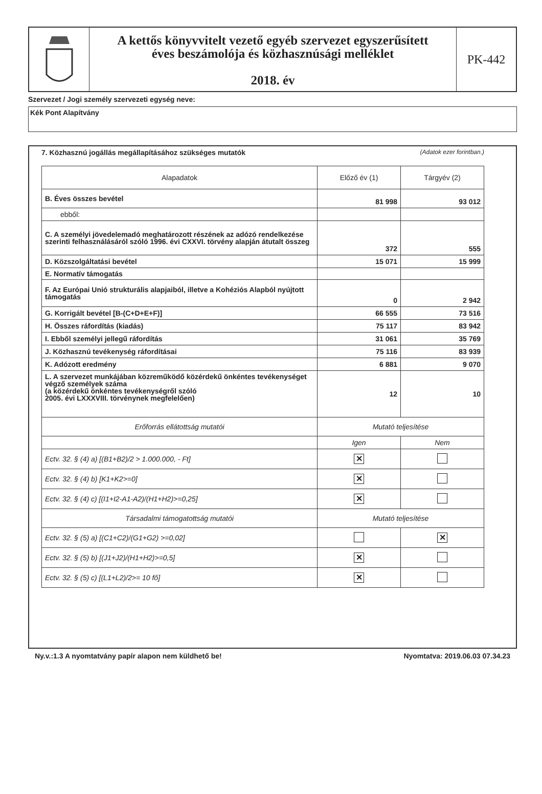A kettős könyvvitelt vezető egyéb szervezet egyszerűsített
éves beszámolója és közhasznúsági melléklet
2018. év
PK-442
Szervezet / Jogi személy szervezeti egység neve:
Kék Pont Alapítvány
7. Közhasznú jogállás megállapításához szükséges mutatók (Adatok ezer forintban.)
| Alapadatok | Előző év (1) | Tárgyév (2) |
| --- | --- | --- |
| B. Éves összes bevétel | 81 998 | 93 012 |
| ebből: | | |
| C. A személyi jövedelemadó meghatározott részének az adózó rendelkezése szerinti felhasználásáról szóló 1996. évi CXXVI. törvény alapján átutalt összeg | 372 | 555 |
| D. Közszolgáltatási bevétel | 15 071 | 15 999 |
| E. Normatív támogatás | | |
| F. Az Európai Unió strukturális alapjaiból, illetve a Kohéziós Alapból nyújtott támogatás | 0 | 2 942 |
| G. Korrigált bevétel [B-(C+D+E+F)] | 66 555 | 73 516 |
| H. Összes ráfordítás (kiadás) | 75 117 | 83 942 |
| I. Ebből személyi jellegű ráfordítás | 31 061 | 35 769 |
| J. Közhasznú tevékenység ráfordításai | 75 116 | 83 939 |
| K. Adózott eredmény | 6 881 | 9 070 |
| L. A szervezet munkájában közreműködő közérdekű önkéntes tevékenységet végző személyek száma (a közérdekű önkéntes tevékenységről szóló 2005. évi LXXXVIII. törvénynek megfelelően) | 12 | 10 |
| Erőforrás ellátottság mutatói | Mutató teljesítése | |
| | Igen | Nem |
| Ectv. 32. § (4) a) [(B1+B2)/2 > 1.000.000, - Ft] | ✕ | |
| Ectv. 32. § (4) b) [K1+K2>=0] | ✕ | |
| Ectv. 32. § (4) c) [(I1+I2-A1-A2)/(H1+H2)>=0,25] | ✕ | |
| Társadalmi támogatottság mutatói | Mutató teljesítése | |
| Ectv. 32. § (5) a) [(C1+C2)/(G1+G2) >=0,02] | | ✕ |
| Ectv. 32. § (5) b) [(J1+J2)/(H1+H2)>=0,5] | ✕ | |
| Ectv. 32. § (5) c) [(L1+L2)/2>= 10 fő] | ✕ | |
Ny.v.:1.3 A nyomtatvány papír alapon nem küldhető be! Nyomtatva: 2019.06.03 07.34.23